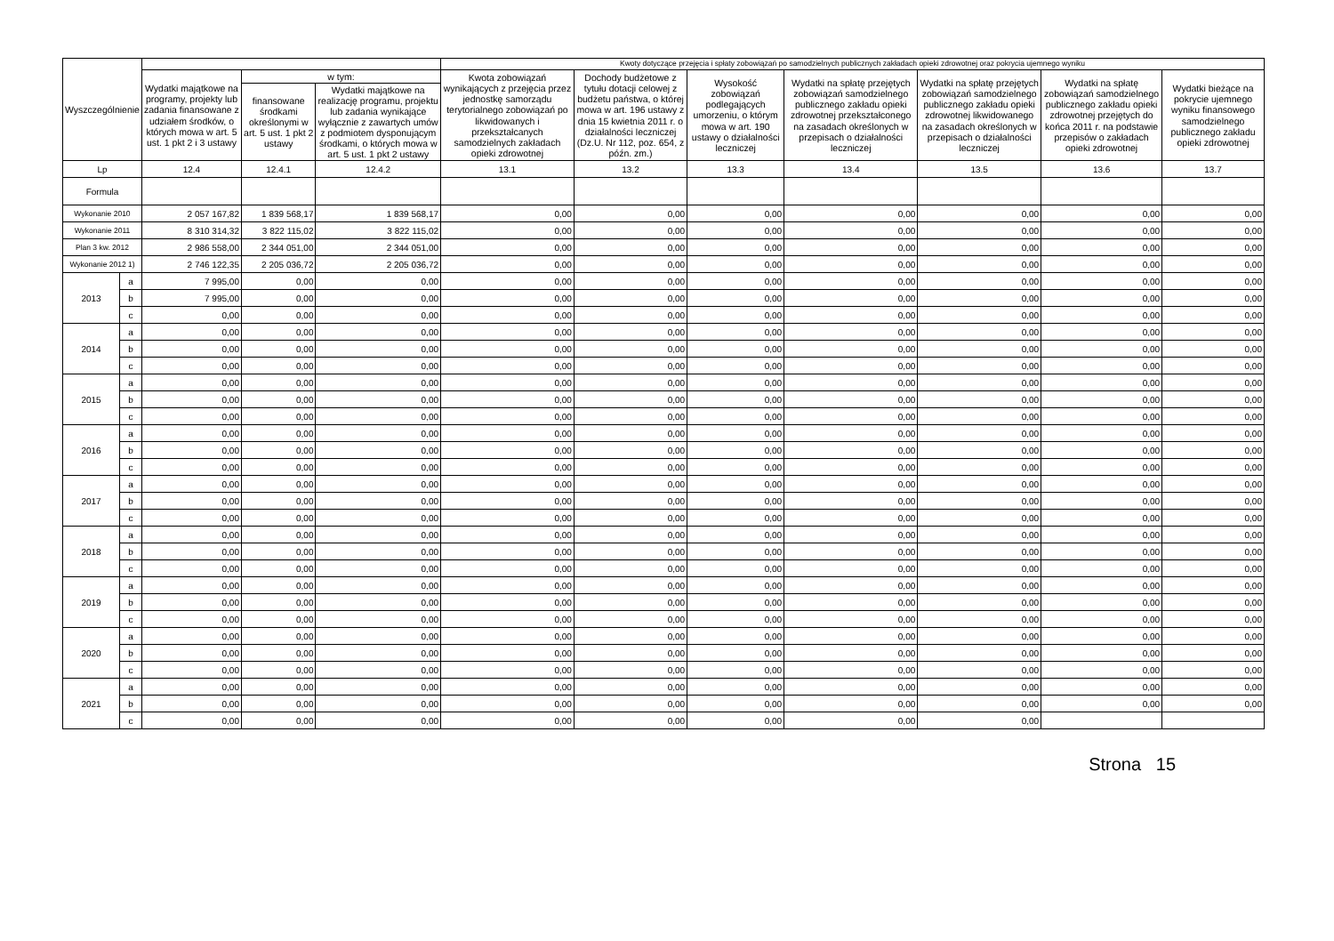| Wyszczególnienie | | | | | Kwoty dotyczące przejęcia i spłaty zobowiązań po samodzielnych publicznych zakładach opieki zdrowotnej oraz pokrycia ujemnego wyniku | | | | | | |
| --- | --- | --- | --- | --- | --- | --- | --- | --- | --- | --- | --- |
| | | Wydatki majątkowe na programy, projekty lub zadania finansowane z udziałem środków, o których mowa w art. 5 ust. 1 pkt 2 i 3 ustawy | w tym: | | Kwota zobowiązań wynikających z przejęcia przez jednostkę samorządu terytorialnego zobowiązań po likwidowanych i przekształcanych samodzielnych zakładach opieki zdrowotnej | Dochody budżetowe z tytułu dotacji celowej z budżetu państwa, o której mowa w art. 196 ustawy z dnia 15 kwietnia 2011 r. o działalności leczniczej (Dz.U. Nr 112, poz. 654, z późn. zm.) | Wysokość zobowiązań podlegających umorzeniu, o którym mowa w art. 190 ustawy o działalności leczniczej | Wydatki na spłatę przejętych zobowiązań samodzielnego publicznego zakładu opieki zdrowotnej przekształconego na zasadach określonych w przepisach o działalności leczniczej | Wydatki na spłatę przejętych zobowiązań samodzielnego publicznego zakładu opieki zdrowotnej likwidowanego na zasadach określonych w przepisach o działalności leczniczej | Wydatki na spłatę zobowiązań samodzielnego publicznego zakładu opieki zdrowotnej przejętych do końca 2011 r. na podstawie przepisów o zakładach opieki zdrowotnej | Wydatki bieżące na pokrycie ujemnego wyniku finansowego samodzielnego publicznego zakładu opieki zdrowotnej |
| | | | finansowane środkami określonymi w art. 5 ust. 1 pkt 2 ustawy | Wydatki majątkowe na realizację programu, projektu lub zadania wynikające wyłącznie z zawartych umów z podmiotem dysponującym środkami, o których mowa w art. 5 ust. 1 pkt 2 ustawy | | | | | | | |
| Lp | | 12.4 | 12.4.1 | 12.4.2 | 13.1 | 13.2 | 13.3 | 13.4 | 13.5 | 13.6 | 13.7 |
| Formula | | | | | | | | | | | |
| Wykonanie 2010 | | 2 057 167,82 | 1 839 568,17 | 1 839 568,17 | 0,00 | 0,00 | 0,00 | 0,00 | 0,00 | 0,00 | 0,00 |
| Wykonanie 2011 | | 8 310 314,32 | 3 822 115,02 | 3 822 115,02 | 0,00 | 0,00 | 0,00 | 0,00 | 0,00 | 0,00 | 0,00 |
| Plan 3 kw. 2012 | | 2 986 558,00 | 2 344 051,00 | 2 344 051,00 | 0,00 | 0,00 | 0,00 | 0,00 | 0,00 | 0,00 | 0,00 |
| Wykonanie 2012 1) | | 2 746 122,35 | 2 205 036,72 | 2 205 036,72 | 0,00 | 0,00 | 0,00 | 0,00 | 0,00 | 0,00 | 0,00 |
| 2013 | a | 7 995,00 | 0,00 | 0,00 | 0,00 | 0,00 | 0,00 | 0,00 | 0,00 | 0,00 | 0,00 |
| | b | 7 995,00 | 0,00 | 0,00 | 0,00 | 0,00 | 0,00 | 0,00 | 0,00 | 0,00 | 0,00 |
| | c | 0,00 | 0,00 | 0,00 | 0,00 | 0,00 | 0,00 | 0,00 | 0,00 | 0,00 | 0,00 |
| 2014 | a | 0,00 | 0,00 | 0,00 | 0,00 | 0,00 | 0,00 | 0,00 | 0,00 | 0,00 | 0,00 |
| | b | 0,00 | 0,00 | 0,00 | 0,00 | 0,00 | 0,00 | 0,00 | 0,00 | 0,00 | 0,00 |
| | c | 0,00 | 0,00 | 0,00 | 0,00 | 0,00 | 0,00 | 0,00 | 0,00 | 0,00 | 0,00 |
| 2015 | a | 0,00 | 0,00 | 0,00 | 0,00 | 0,00 | 0,00 | 0,00 | 0,00 | 0,00 | 0,00 |
| | b | 0,00 | 0,00 | 0,00 | 0,00 | 0,00 | 0,00 | 0,00 | 0,00 | 0,00 | 0,00 |
| | c | 0,00 | 0,00 | 0,00 | 0,00 | 0,00 | 0,00 | 0,00 | 0,00 | 0,00 | 0,00 |
| 2016 | a | 0,00 | 0,00 | 0,00 | 0,00 | 0,00 | 0,00 | 0,00 | 0,00 | 0,00 | 0,00 |
| | b | 0,00 | 0,00 | 0,00 | 0,00 | 0,00 | 0,00 | 0,00 | 0,00 | 0,00 | 0,00 |
| | c | 0,00 | 0,00 | 0,00 | 0,00 | 0,00 | 0,00 | 0,00 | 0,00 | 0,00 | 0,00 |
| 2017 | a | 0,00 | 0,00 | 0,00 | 0,00 | 0,00 | 0,00 | 0,00 | 0,00 | 0,00 | 0,00 |
| | b | 0,00 | 0,00 | 0,00 | 0,00 | 0,00 | 0,00 | 0,00 | 0,00 | 0,00 | 0,00 |
| | c | 0,00 | 0,00 | 0,00 | 0,00 | 0,00 | 0,00 | 0,00 | 0,00 | 0,00 | 0,00 |
| 2018 | a | 0,00 | 0,00 | 0,00 | 0,00 | 0,00 | 0,00 | 0,00 | 0,00 | 0,00 | 0,00 |
| | b | 0,00 | 0,00 | 0,00 | 0,00 | 0,00 | 0,00 | 0,00 | 0,00 | 0,00 | 0,00 |
| | c | 0,00 | 0,00 | 0,00 | 0,00 | 0,00 | 0,00 | 0,00 | 0,00 | 0,00 | 0,00 |
| 2019 | a | 0,00 | 0,00 | 0,00 | 0,00 | 0,00 | 0,00 | 0,00 | 0,00 | 0,00 | 0,00 |
| | b | 0,00 | 0,00 | 0,00 | 0,00 | 0,00 | 0,00 | 0,00 | 0,00 | 0,00 | 0,00 |
| | c | 0,00 | 0,00 | 0,00 | 0,00 | 0,00 | 0,00 | 0,00 | 0,00 | 0,00 | 0,00 |
| 2020 | a | 0,00 | 0,00 | 0,00 | 0,00 | 0,00 | 0,00 | 0,00 | 0,00 | 0,00 | 0,00 |
| | b | 0,00 | 0,00 | 0,00 | 0,00 | 0,00 | 0,00 | 0,00 | 0,00 | 0,00 | 0,00 |
| | c | 0,00 | 0,00 | 0,00 | 0,00 | 0,00 | 0,00 | 0,00 | 0,00 | 0,00 | 0,00 |
| 2021 | a | 0,00 | 0,00 | 0,00 | 0,00 | 0,00 | 0,00 | 0,00 | 0,00 | 0,00 | 0,00 |
| | b | 0,00 | 0,00 | 0,00 | 0,00 | 0,00 | 0,00 | 0,00 | 0,00 | 0,00 | 0,00 |
| | c | 0,00 | 0,00 | 0,00 | 0,00 | 0,00 | 0,00 | 0,00 | 0,00 | | |
Strona 15